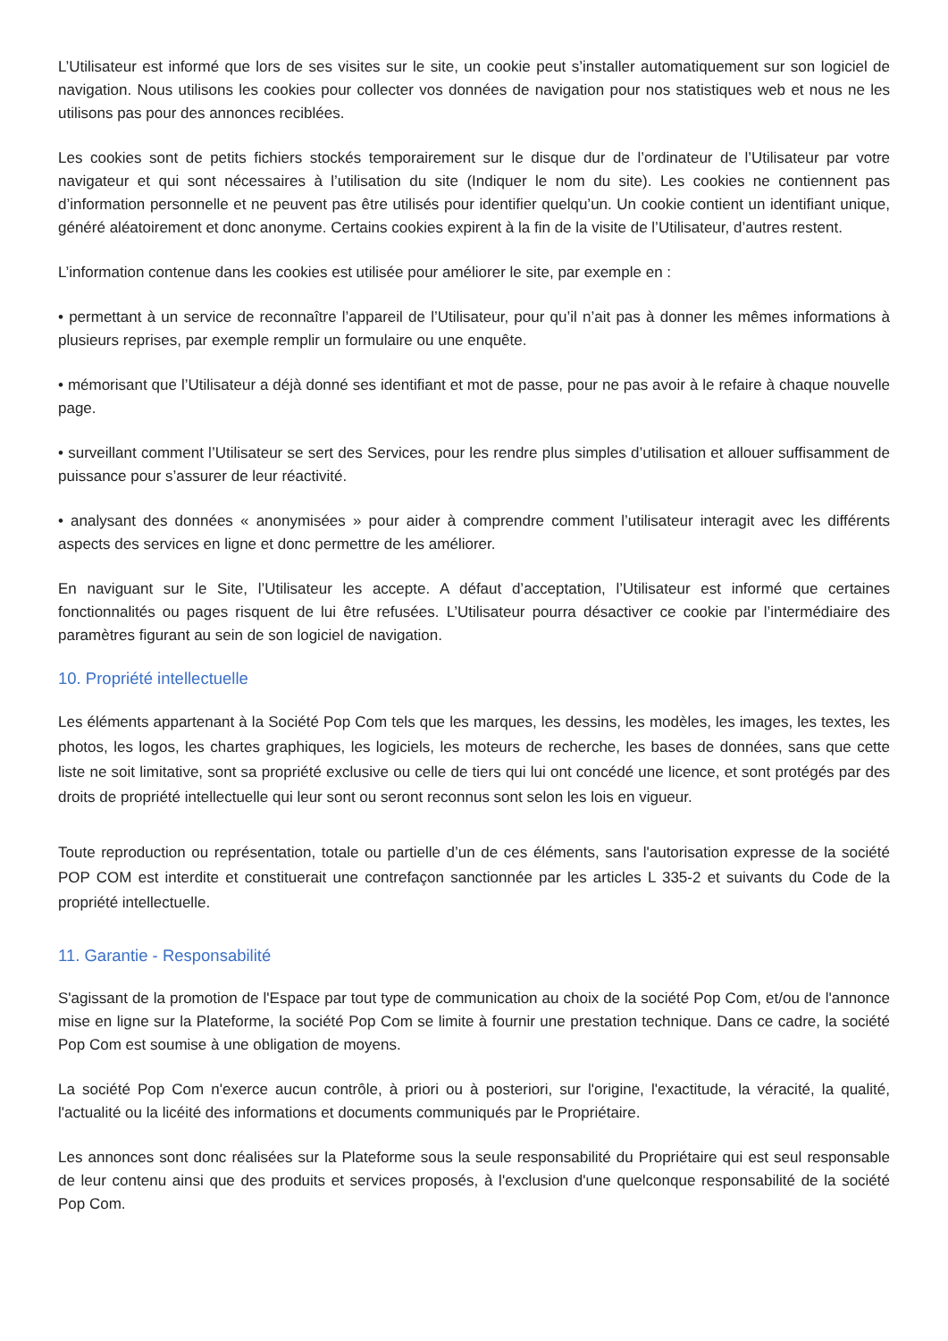L’Utilisateur est informé que lors de ses visites sur le site, un cookie peut s’installer automatiquement sur son logiciel de navigation. Nous utilisons les cookies pour collecter vos données de navigation pour nos statistiques web et nous ne les utilisons pas pour des annonces reciblées.
Les cookies sont de petits fichiers stockés temporairement sur le disque dur de l’ordinateur de l’Utilisateur par votre navigateur et qui sont nécessaires à l’utilisation du site (Indiquer le nom du site). Les cookies ne contiennent pas d’information personnelle et ne peuvent pas être utilisés pour identifier quelqu’un. Un cookie contient un identifiant unique, généré aléatoirement et donc anonyme. Certains cookies expirent à la fin de la visite de l’Utilisateur, d’autres restent.
L’information contenue dans les cookies est utilisée pour améliorer le site, par exemple en :
• permettant à un service de reconnaître l’appareil de l’Utilisateur, pour qu’il n’ait pas à donner les mêmes informations à plusieurs reprises, par exemple remplir un formulaire ou une enquête.
• mémorisant que l’Utilisateur a déjà donné ses identifiant et mot de passe, pour ne pas avoir à le refaire à chaque nouvelle page.
• surveillant comment l’Utilisateur se sert des Services, pour les rendre plus simples d’utilisation et allouer suffisamment de puissance pour s’assurer de leur réactivité.
• analysant des données « anonymisées » pour aider à comprendre comment l’utilisateur interagit avec les différents aspects des services en ligne et donc permettre de les améliorer.
En naviguant sur le Site, l’Utilisateur les accepte. A défaut d’acceptation, l’Utilisateur est informé que certaines fonctionnalités ou pages risquent de lui être refusées. L’Utilisateur pourra désactiver ce cookie par l’intermédiaire des paramètres figurant au sein de son logiciel de navigation.
10. Propriété intellectuelle
Les éléments appartenant à la Société Pop Com tels que les marques, les dessins, les modèles, les images, les textes, les photos, les logos, les chartes graphiques, les logiciels, les moteurs de recherche, les bases de données, sans que cette liste ne soit limitative, sont sa propriété exclusive ou celle de tiers qui lui ont concédé une licence, et sont protégés par des droits de propriété intellectuelle qui leur sont ou seront reconnus sont selon les lois en vigueur.
Toute reproduction ou représentation, totale ou partielle d’un de ces éléments, sans l'autorisation expresse de la société POP COM est interdite et constituerait une contrefaçon sanctionnée par les articles L 335-2 et suivants du Code de la propriété intellectuelle.
11. Garantie - Responsabilité
S'agissant de la promotion de l'Espace par tout type de communication au choix de la société Pop Com, et/ou de l'annonce mise en ligne sur la Plateforme, la société Pop Com se limite à fournir une prestation technique. Dans ce cadre, la société Pop Com est soumise à une obligation de moyens.
La société Pop Com n'exerce aucun contrôle, à priori ou à posteriori, sur l'origine, l'exactitude, la véracité, la qualité, l'actualité ou la licéité des informations et documents communiqués par le Propriétaire.
Les annonces sont donc réalisées sur la Plateforme sous la seule responsabilité du Propriétaire qui est seul responsable de leur contenu ainsi que des produits et services proposés, à l'exclusion d'une quelconque responsabilité de la société Pop Com.